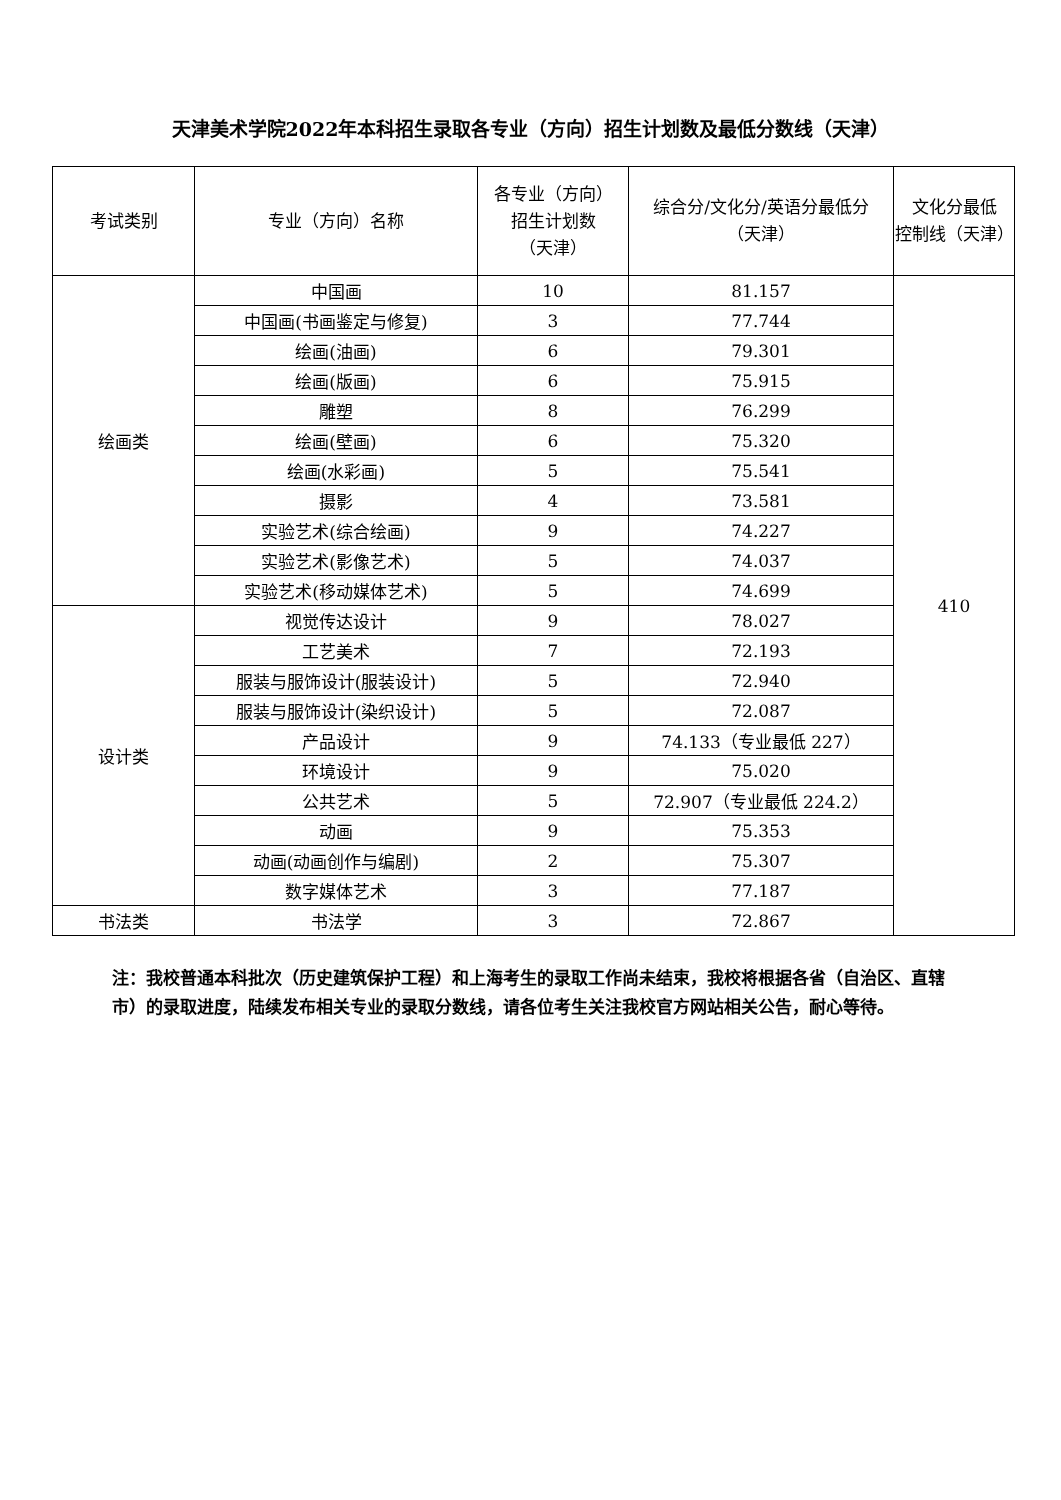天津美术学院2022年本科招生录取各专业（方向）招生计划数及最低分数线（天津）
| 考试类别 | 专业（方向）名称 | 各专业（方向） 招生计划数 （天津） | 综合分/文化分/英语分最低分 （天津） | 文化分最低 控制线（天津） |
| --- | --- | --- | --- | --- |
| 绘画类 | 中国画 | 10 | 81.157 | 410 |
| | 中国画(书画鉴定与修复) | 3 | 77.744 | |
| | 绘画(油画) | 6 | 79.301 | |
| | 绘画(版画) | 6 | 75.915 | |
| | 雕塑 | 8 | 76.299 | |
| | 绘画(壁画) | 6 | 75.320 | |
| | 绘画(水彩画) | 5 | 75.541 | |
| | 摄影 | 4 | 73.581 | |
| | 实验艺术(综合绘画) | 9 | 74.227 | |
| | 实验艺术(影像艺术) | 5 | 74.037 | |
| | 实验艺术(移动媒体艺术) | 5 | 74.699 | |
| 设计类 | 视觉传达设计 | 9 | 78.027 | |
| | 工艺美术 | 7 | 72.193 | |
| | 服装与服饰设计(服装设计) | 5 | 72.940 | |
| | 服装与服饰设计(染织设计) | 5 | 72.087 | |
| | 产品设计 | 9 | 74.133（专业最低 227） | |
| | 环境设计 | 9 | 75.020 | |
| | 公共艺术 | 5 | 72.907（专业最低 224.2） | |
| | 动画 | 9 | 75.353 | |
| | 动画(动画创作与编剧) | 2 | 75.307 | |
| | 数字媒体艺术 | 3 | 77.187 | |
| 书法类 | 书法学 | 3 | 72.867 | |
注：我校普通本科批次（历史建筑保护工程）和上海考生的录取工作尚未结束，我校将根据各省（自治区、直辖市）的录取进度，陆续发布相关专业的录取分数线，请各位考生关注我校官方网站相关公告，耐心等待。